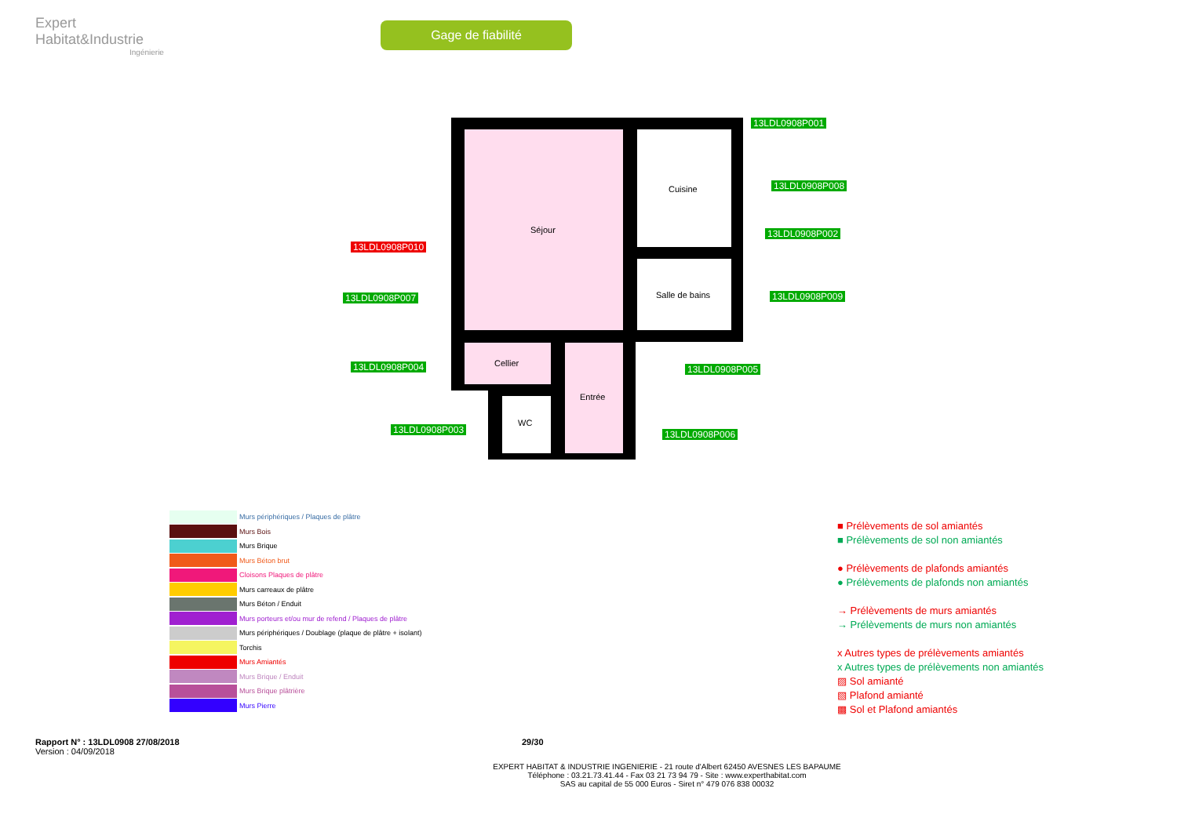Expert Habitat&Industrie
Ingénierie
Gage de fiabilité
Séjour
Cuisine
Salle de bains
Cellier
WC
Entrée
13LDL0908P001
13LDL0908P008
13LDL0908P002
13LDL0908P010
13LDL0908P007 13LDL0908P009
13LDL0908P004 13LDL0908P005
13LDL0908P003 13LDL0908P006
Murs périphériques / Plaques de plâtre
Murs Bois
Murs Brique
Murs Béton brut
Cloisons Plaques de plâtre
Murs carreaux de plâtre
Murs Béton / Enduit
Murs porteurs et/ou mur de refend / Plaques de plâtre
Murs périphériques / Doublage (plaque de plâtre + isolant)
Torchis
Murs Amiantés
Murs Brique / Enduit
Murs Brique plâtrière
Murs Pierre
■ Prélèvements de sol amiantés
■ Prélèvements de sol non amiantés
● Prélèvements de plafonds amiantés
● Prélèvements de plafonds non amiantés
→ Prélèvements de murs amiantés
→ Prélèvements de murs non amiantés
x Autres types de prélèvements amiantés
x Autres types de prélèvements non amiantés
▨ Sol amianté
▧ Plafond amianté
▩ Sol et Plafond amiantés
Rapport N° : 13LDL0908 27/08/2018
Version : 04/09/2018
29/30
EXPERT HABITAT & INDUSTRIE INGENIERIE - 21 route d'Albert 62450 AVESNES LES BAPAUME
Téléphone : 03.21.73.41.44 - Fax 03 21 73 94 79 - Site : www.experthabitat.com
SAS au capital de 55 000 Euros - Siret n° 479 076 838 00032